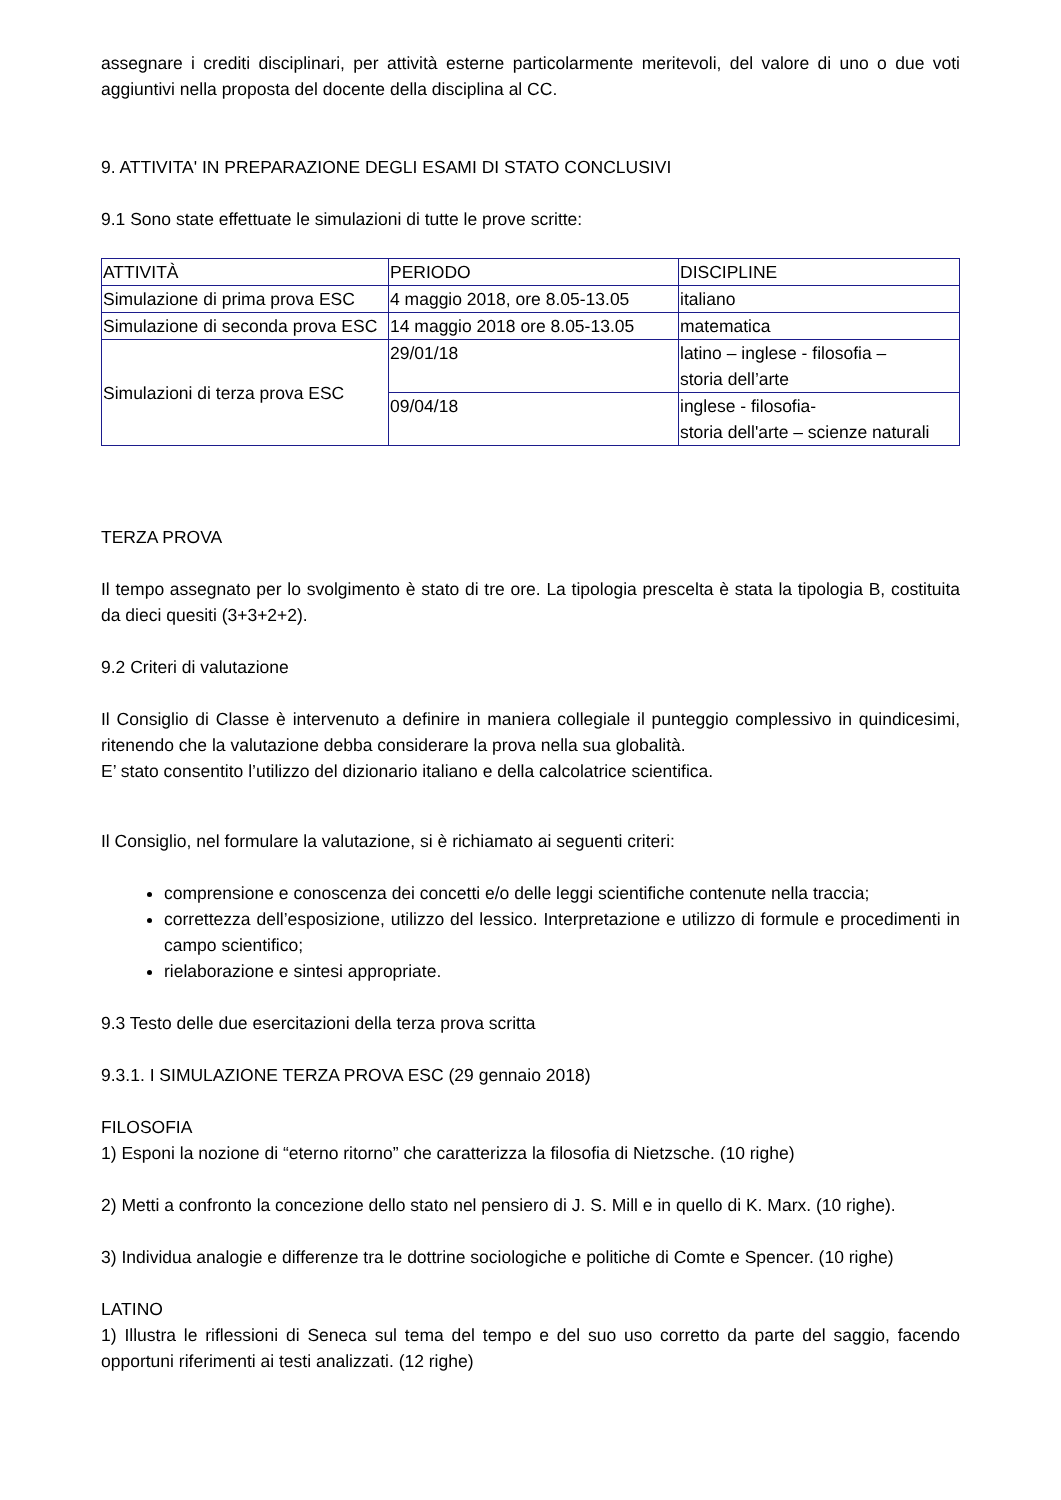assegnare i crediti disciplinari, per attività esterne particolarmente meritevoli, del valore di uno o due voti aggiuntivi nella proposta del docente della disciplina al CC.
9. ATTIVITA' IN PREPARAZIONE DEGLI ESAMI DI STATO CONCLUSIVI
9.1 Sono state effettuate le simulazioni di tutte le prove scritte:
| ATTIVITÀ | PERIODO | DISCIPLINE |
| Simulazione di prima prova ESC | 4 maggio 2018, ore 8.05-13.05 | italiano |
| Simulazione di seconda prova ESC | 14 maggio 2018 ore 8.05-13.05 | matematica |
| Simulazioni di terza prova ESC | 29/01/18 | latino – inglese - filosofia – storia dell’arte |
| | 09/04/18 | inglese - filosofia- storia dell'arte – scienze naturali |
TERZA PROVA
Il tempo assegnato per lo svolgimento è stato di tre ore. La tipologia prescelta è stata la tipologia B, costituita da dieci quesiti (3+3+2+2).
9.2 Criteri di valutazione
Il Consiglio di Classe è intervenuto a definire in maniera collegiale il punteggio complessivo in quindicesimi, ritenendo che la valutazione debba considerare la prova nella sua globalità.
E’ stato consentito l’utilizzo del dizionario italiano e della calcolatrice scientifica.
Il Consiglio, nel formulare la valutazione, si è richiamato ai seguenti criteri:
comprensione e conoscenza dei concetti e/o delle leggi scientifiche contenute nella traccia;
correttezza dell’esposizione, utilizzo del lessico. Interpretazione e utilizzo di formule e procedimenti in campo scientifico;
rielaborazione e sintesi appropriate.
9.3 Testo delle due esercitazioni della terza prova scritta
9.3.1. I SIMULAZIONE TERZA PROVA ESC (29 gennaio 2018)
FILOSOFIA
1) Esponi la nozione di “eterno ritorno” che caratterizza la filosofia di Nietzsche. (10 righe)
2) Metti a confronto la concezione dello stato nel pensiero di J. S. Mill e in quello di K. Marx. (10 righe).
3) Individua analogie e differenze tra le dottrine sociologiche e politiche di Comte e Spencer. (10 righe)
LATINO
1) Illustra le riflessioni di Seneca sul tema del tempo e del suo uso corretto da parte del saggio, facendo opportuni riferimenti ai testi analizzati. (12 righe)